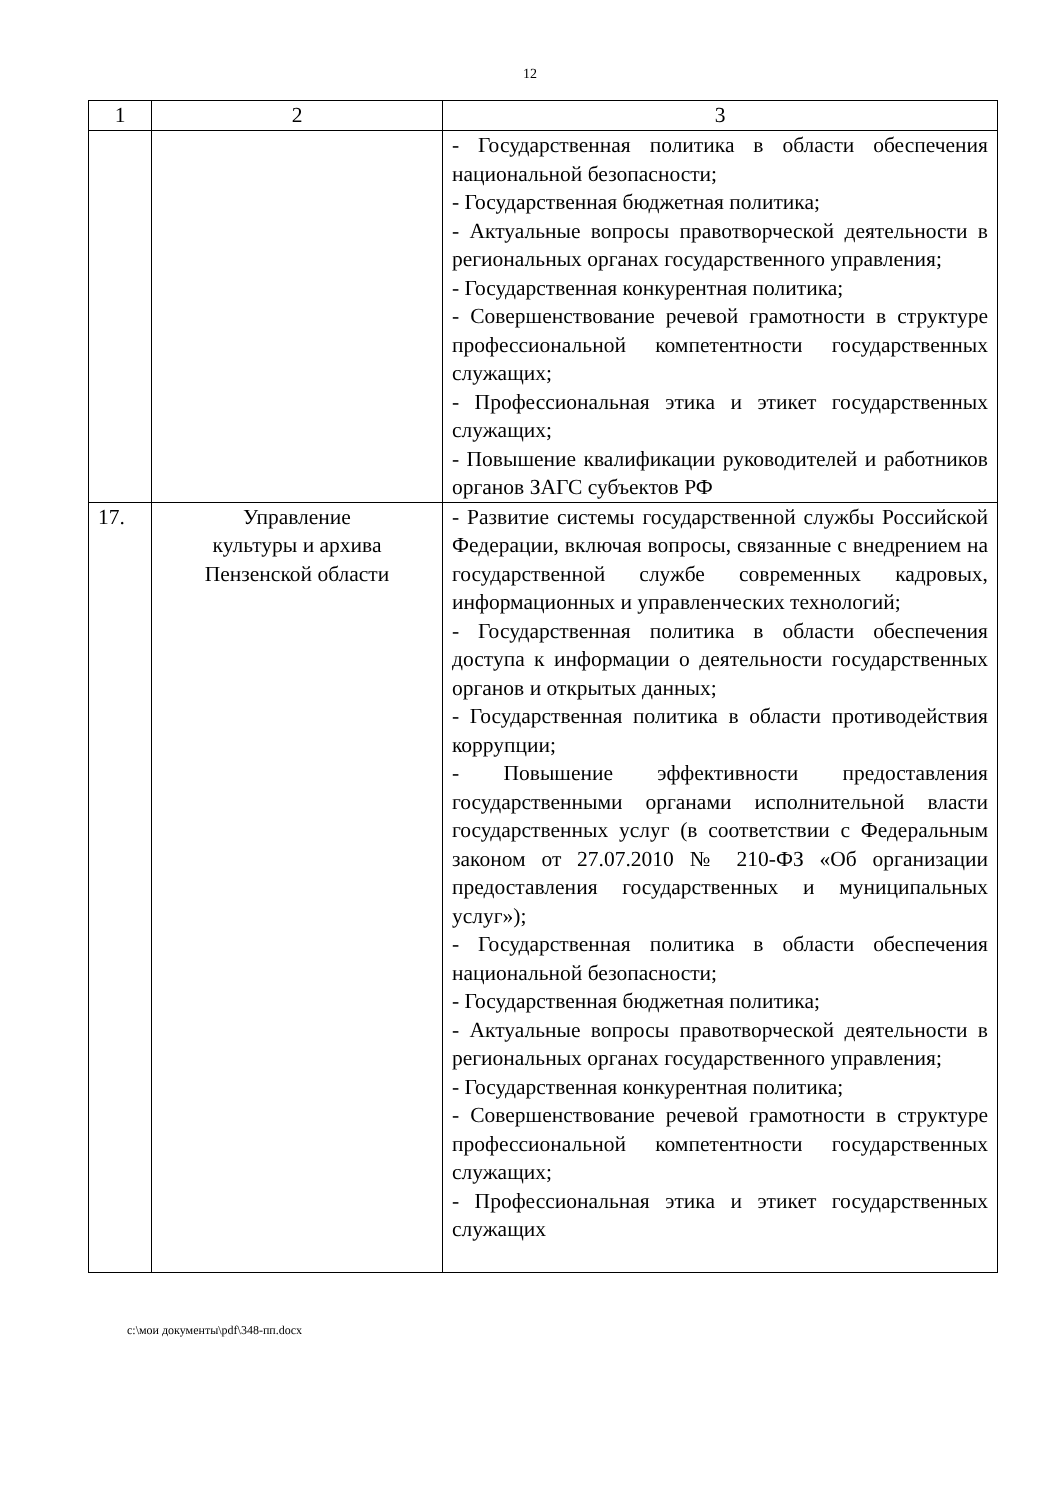12
| 1 | 2 | 3 |
| --- | --- | --- |
| | | - Государственная политика в области обеспечения национальной безопасности; - Государственная бюджетная политика; - Актуальные вопросы правотворческой деятельности в региональных органах государственного управления; - Государственная конкурентная политика; - Совершенствование речевой грамотности в структуре профессиональной компетентности государственных служащих; - Профессиональная этика и этикет государственных служащих; - Повышение квалификации руководителей и работников органов ЗАГС субъектов РФ |
| 17. | Управление культуры и архива Пензенской области | - Развитие системы государственной службы Российской Федерации, включая вопросы, связанные с внедрением на государственной службе современных кадровых, информационных и управленческих технологий; - Государственная политика в области обеспечения доступа к информации о деятельности государственных органов и открытых данных; - Государственная политика в области противодействия коррупции; - Повышение эффективности предоставления государственными органами исполнительной власти государственных услуг (в соответствии с Федеральным законом от 27.07.2010 № 210-ФЗ «Об организации предоставления государственных и муниципальных услуг»); - Государственная политика в области обеспечения национальной безопасности; - Государственная бюджетная политика; - Актуальные вопросы правотворческой деятельности в региональных органах государственного управления; - Государственная конкурентная политика; - Совершенствование речевой грамотности в структуре профессиональной компетентности государственных служащих; - Профессиональная этика и этикет государственных служащих |
c:\мои документы\pdf\348-пп.docx